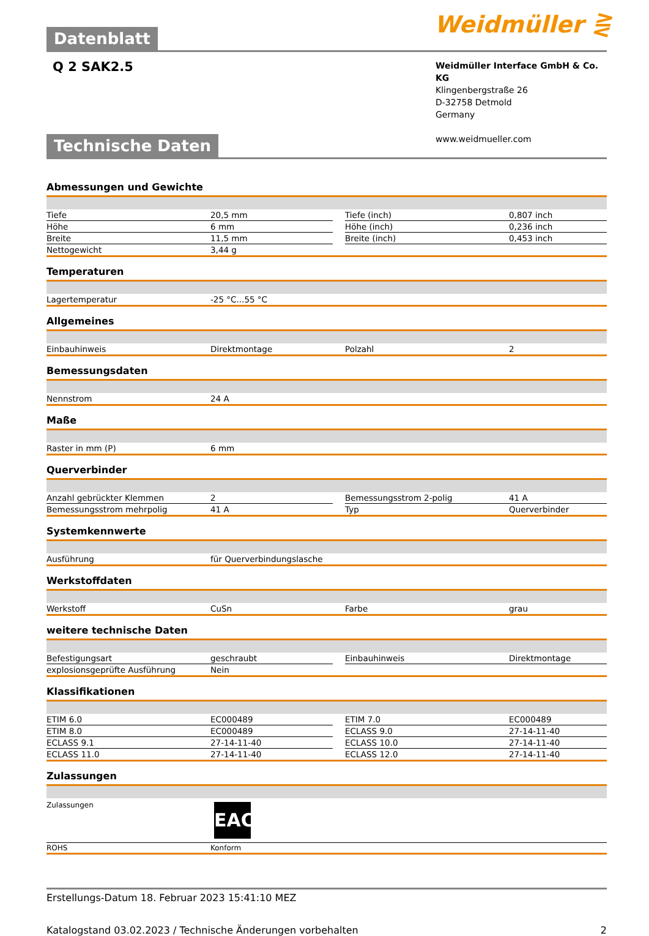Weidmüller ⋛
Datenblatt
Q 2 SAK2.5
Weidmüller Interface GmbH & Co. KG
Klingenbergstraße 26
D-32758 Detmold
Germany
www.weidmueller.com
Technische Daten
Abmessungen und Gewichte
| Tiefe | 20,5 mm | | Tiefe (inch) | 0,807 inch |
| Höhe | 6 mm | | Höhe (inch) | 0,236 inch |
| Breite | 11,5 mm | | Breite (inch) | 0,453 inch |
| Nettogewicht | 3,44 g | | | |
Temperaturen
| Lagertemperatur | -25 °C...55 °C |
Allgemeines
| Einbauhinweis | Direktmontage | | Polzahl | 2 |
Bemessungsdaten
| Nennstrom | 24 A |
Maße
| Raster in mm (P) | 6 mm |
Querverbinder
| Anzahl gebrückter Klemmen | 2 | | Bemessungsstrom 2-polig | 41 A |
| Bemessungsstrom mehrpolig | 41 A | | Typ | Querverbinder |
Systemkennwerte
| Ausführung | für Querverbindungslasche |
Werkstoffdaten
| Werkstoff | CuSn | | Farbe | grau |
weitere technische Daten
| Befestigungsart | geschraubt | | Einbauhinweis | Direktmontage |
| explosionsgeprüfte Ausführung | Nein | | | |
Klassifikationen
| ETIM 6.0 | EC000489 | | ETIM 7.0 | EC000489 |
| ETIM 8.0 | EC000489 | | ECLASS 9.0 | 27-14-11-40 |
| ECLASS 9.1 | 27-14-11-40 | | ECLASS 10.0 | 27-14-11-40 |
| ECLASS 11.0 | 27-14-11-40 | | ECLASS 12.0 | 27-14-11-40 |
Zulassungen
| Zulassungen | EAC |
| ROHS | Konform |
Erstellungs-Datum 18. Februar 2023 15:41:10 MEZ
Katalogstand 03.02.2023 / Technische Änderungen vorbehalten 2